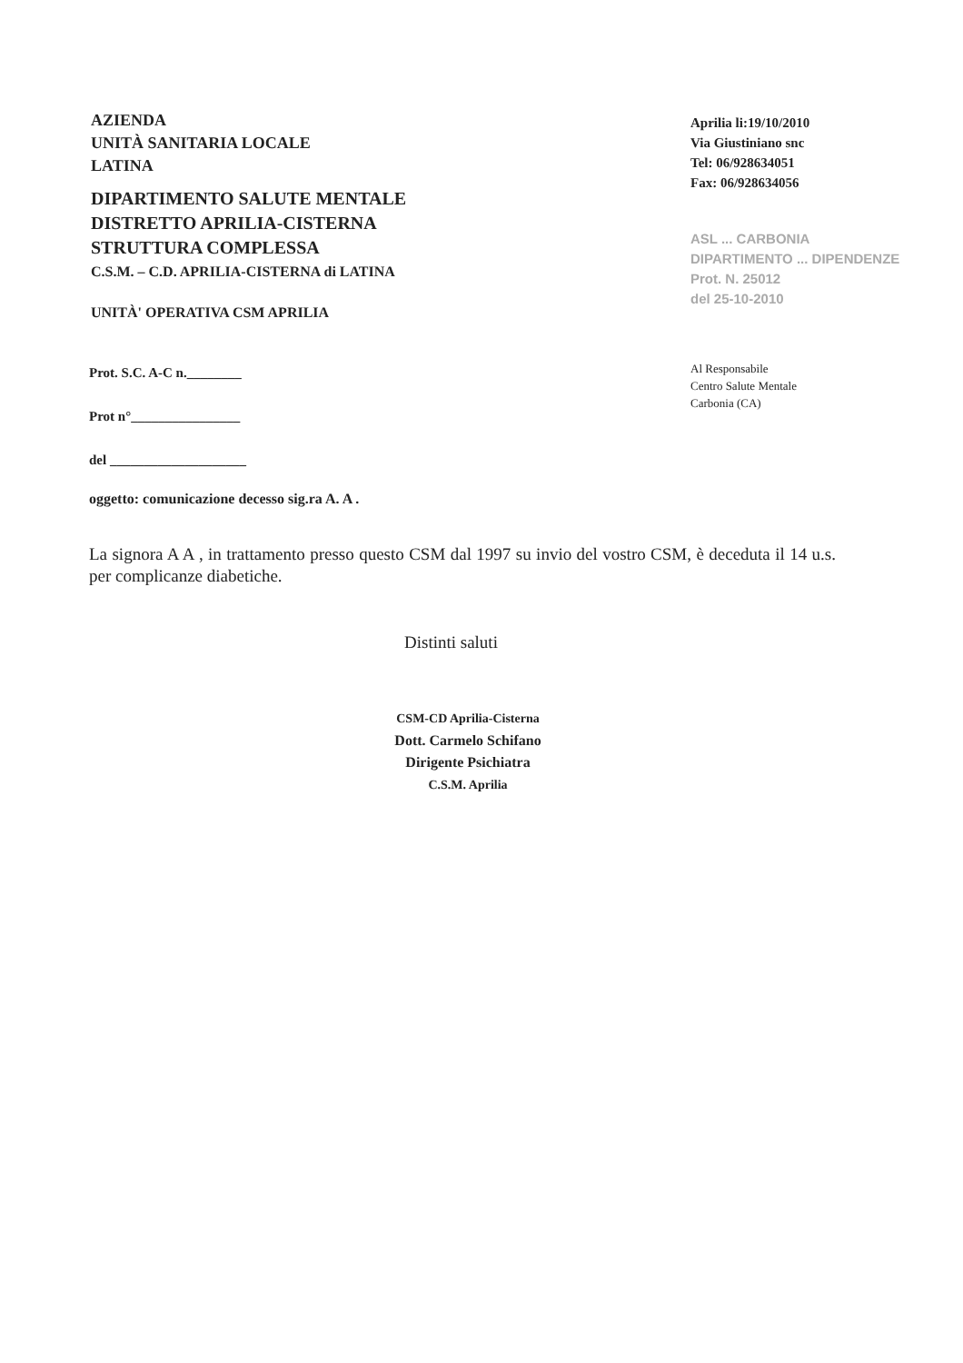AZIENDA
UNITÀ SANITARIA LOCALE
LATINA
DIPARTIMENTO SALUTE MENTALE
DISTRETTO APRILIA-CISTERNA
STRUTTURA COMPLESSA
C.S.M. – C.D. APRILIA-CISTERNA di LATINA
UNITÀ' OPERATIVA CSM APRILIA
Aprilia li:19/10/2010
Via Giustiniano snc
Tel: 06/928634051
Fax: 06/928634056
ASL ... CARBONIA
DIPARTIMENTO ... DIPENDENZE
Prot. N. 25012
del 25-10-2010
Prot. S.C. A-C n.________
Prot n°________________
del ____________________
Al Responsabile
Centro Salute Mentale
Carbonia (CA)
oggetto: comunicazione decesso sig.ra A. A .
La signora A A , in trattamento presso questo CSM dal 1997 su invio del vostro CSM, è deceduta il 14 u.s. per complicanze diabetiche.
Distinti saluti
CSM-CD Aprilia-Cisterna
Dott. Carmelo Schifano
Dirigente Psichiatra
C.S.M. Aprilia